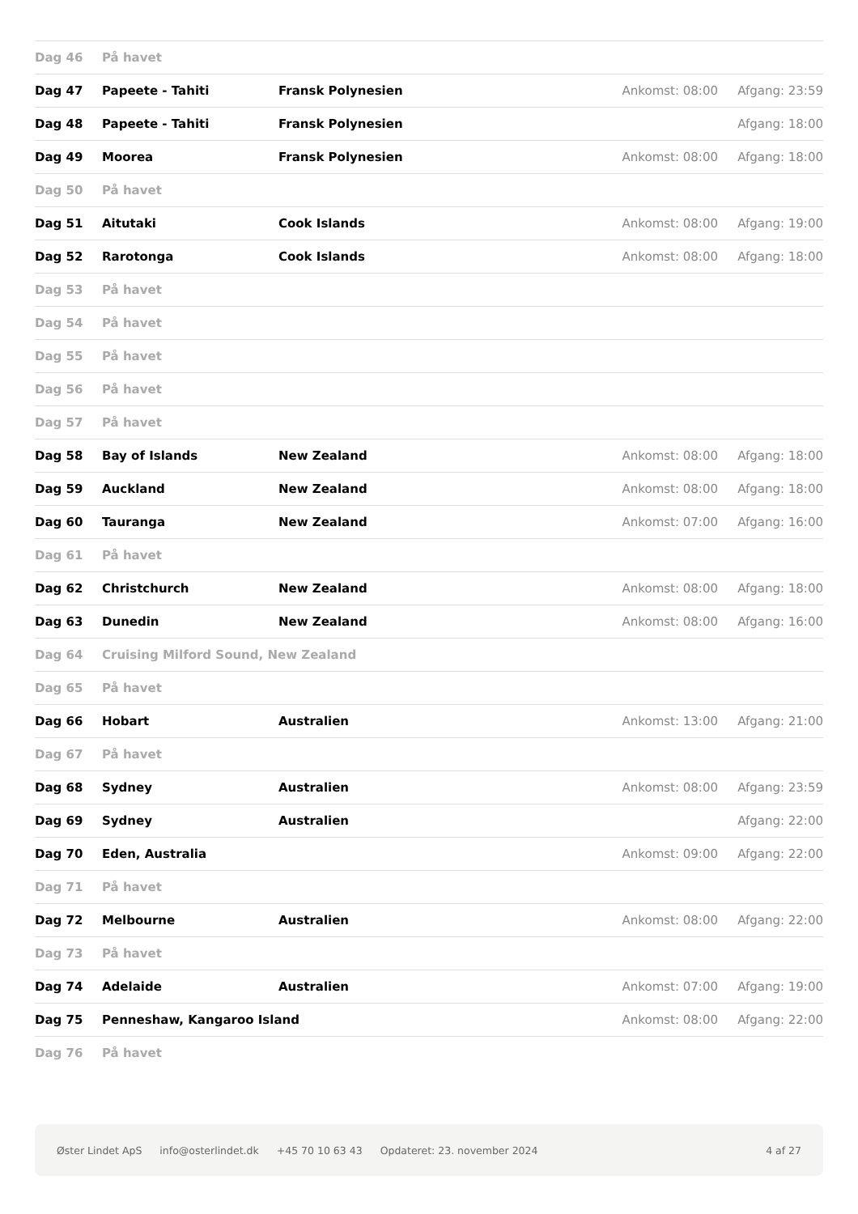| Dag 46 | På havet | | | |
| Dag 47 | Papeete - Tahiti | Fransk Polynesien | Ankomst: 08:00 | Afgang: 23:59 |
| Dag 48 | Papeete - Tahiti | Fransk Polynesien | | Afgang: 18:00 |
| Dag 49 | Moorea | Fransk Polynesien | Ankomst: 08:00 | Afgang: 18:00 |
| Dag 50 | På havet | | | |
| Dag 51 | Aitutaki | Cook Islands | Ankomst: 08:00 | Afgang: 19:00 |
| Dag 52 | Rarotonga | Cook Islands | Ankomst: 08:00 | Afgang: 18:00 |
| Dag 53 | På havet | | | |
| Dag 54 | På havet | | | |
| Dag 55 | På havet | | | |
| Dag 56 | På havet | | | |
| Dag 57 | På havet | | | |
| Dag 58 | Bay of Islands | New Zealand | Ankomst: 08:00 | Afgang: 18:00 |
| Dag 59 | Auckland | New Zealand | Ankomst: 08:00 | Afgang: 18:00 |
| Dag 60 | Tauranga | New Zealand | Ankomst: 07:00 | Afgang: 16:00 |
| Dag 61 | På havet | | | |
| Dag 62 | Christchurch | New Zealand | Ankomst: 08:00 | Afgang: 18:00 |
| Dag 63 | Dunedin | New Zealand | Ankomst: 08:00 | Afgang: 16:00 |
| Dag 64 | Cruising Milford Sound, New Zealand | | | |
| Dag 65 | På havet | | | |
| Dag 66 | Hobart | Australien | Ankomst: 13:00 | Afgang: 21:00 |
| Dag 67 | På havet | | | |
| Dag 68 | Sydney | Australien | Ankomst: 08:00 | Afgang: 23:59 |
| Dag 69 | Sydney | Australien | | Afgang: 22:00 |
| Dag 70 | Eden, Australia | | Ankomst: 09:00 | Afgang: 22:00 |
| Dag 71 | På havet | | | |
| Dag 72 | Melbourne | Australien | Ankomst: 08:00 | Afgang: 22:00 |
| Dag 73 | På havet | | | |
| Dag 74 | Adelaide | Australien | Ankomst: 07:00 | Afgang: 19:00 |
| Dag 75 | Penneshaw, Kangaroo Island | | Ankomst: 08:00 | Afgang: 22:00 |
| Dag 76 | På havet | | | |
Øster Lindet ApS info@osterlindet.dk +45 70 10 63 43 Opdateret: 23. november 2024 4 af 27